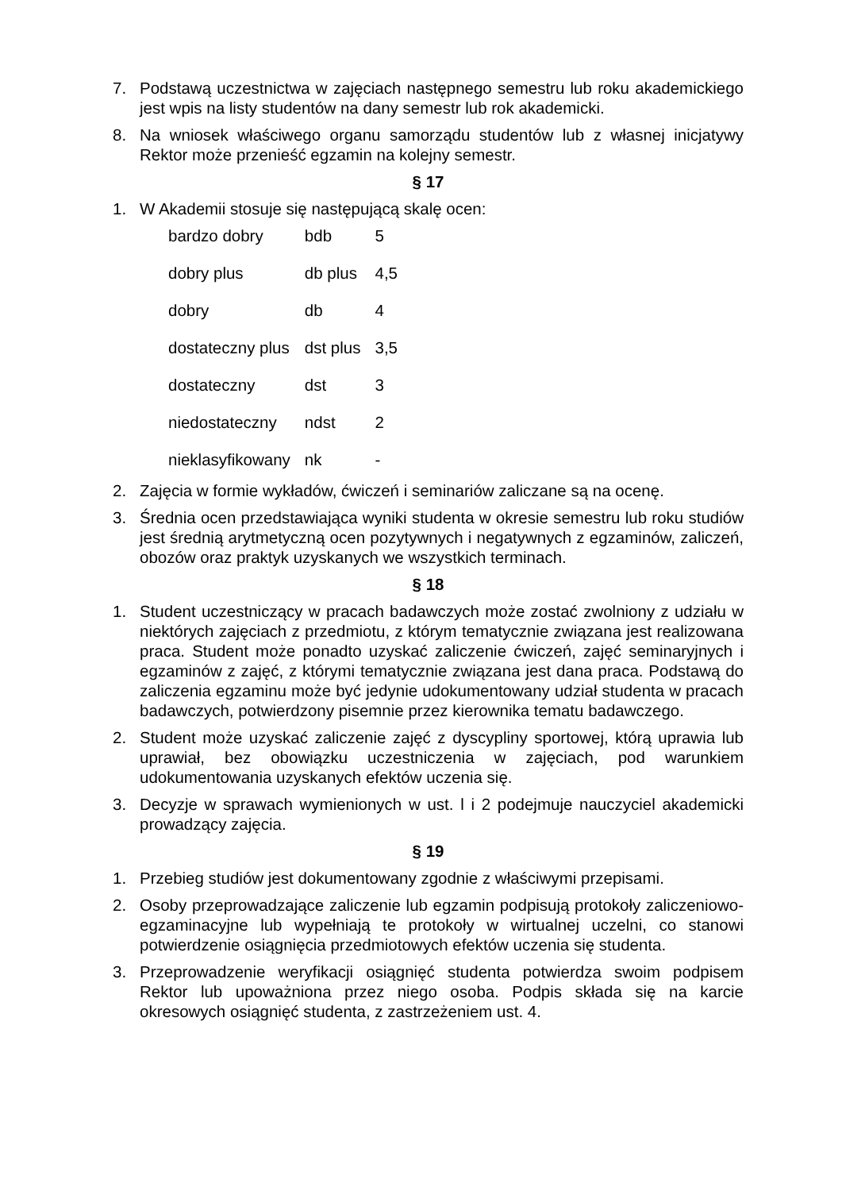7. Podstawą uczestnictwa w zajęciach następnego semestru lub roku akademickiego jest wpis na listy studentów na dany semestr lub rok akademicki.
8. Na wniosek właściwego organu samorządu studentów lub z własnej inicjatywy Rektor może przenieść egzamin na kolejny semestr.
§ 17
1. W Akademii stosuje się następującą skalę ocen:
| bardzo dobry | bdb | 5 |
| dobry plus | db plus | 4,5 |
| dobry | db | 4 |
| dostateczny plus | dst plus | 3,5 |
| dostateczny | dst | 3 |
| niedostateczny | ndst | 2 |
| nieklasyfikowany | nk | - |
2. Zajęcia w formie wykładów, ćwiczeń i seminariów zaliczane są na ocenę.
3. Średnia ocen przedstawiająca wyniki studenta w okresie semestru lub roku studiów jest średnią arytmetyczną ocen pozytywnych i negatywnych z egzaminów, zaliczeń, obozów oraz praktyk uzyskanych we wszystkich terminach.
§ 18
1. Student uczestniczący w pracach badawczych może zostać zwolniony z udziału w niektórych zajęciach z przedmiotu, z którym tematycznie związana jest realizowana praca. Student może ponadto uzyskać zaliczenie ćwiczeń, zajęć seminaryjnych i egzaminów z zajęć, z którymi tematycznie związana jest dana praca. Podstawą do zaliczenia egzaminu może być jedynie udokumentowany udział studenta w pracach badawczych, potwierdzony pisemnie przez kierownika tematu badawczego.
2. Student może uzyskać zaliczenie zajęć z dyscypliny sportowej, którą uprawia lub uprawiał, bez obowiązku uczestniczenia w zajęciach, pod warunkiem udokumentowania uzyskanych efektów uczenia się.
3. Decyzje w sprawach wymienionych w ust. l i 2 podejmuje nauczyciel akademicki prowadzący zajęcia.
§ 19
1. Przebieg studiów jest dokumentowany zgodnie z właściwymi przepisami.
2. Osoby przeprowadzające zaliczenie lub egzamin podpisują protokoły zaliczeniowo-egzaminacyjne lub wypełniają te protokoły w wirtualnej uczelni, co stanowi potwierdzenie osiągnięcia przedmiotowych efektów uczenia się studenta.
3. Przeprowadzenie weryfikacji osiągnięć studenta potwierdza swoim podpisem Rektor lub upoważniona przez niego osoba. Podpis składa się na karcie okresowych osiągnięć studenta, z zastrzeżeniem ust. 4.